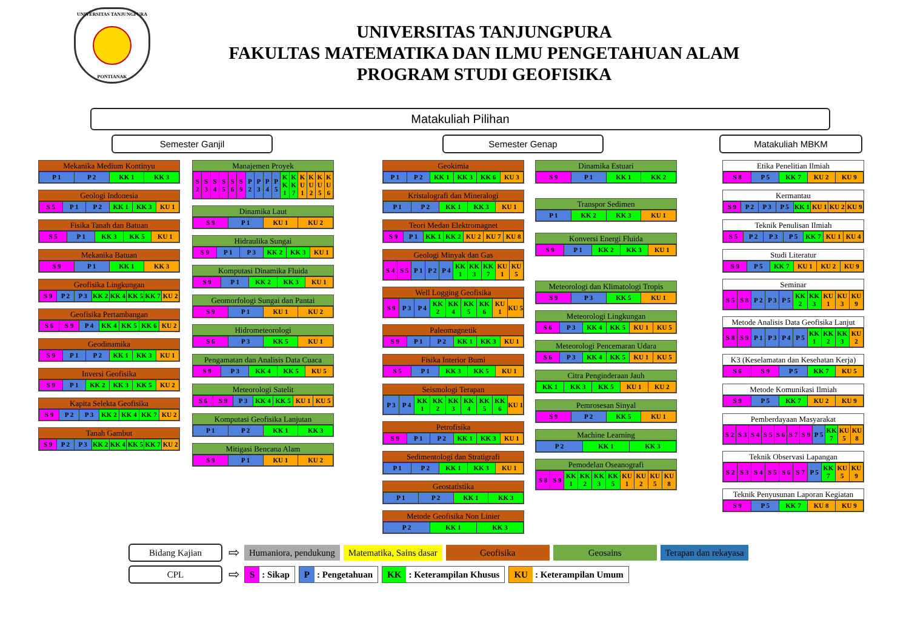UNIVERSITAS TANJUNGPURA
PONTIANAK
UNIVERSITAS TANJUNGPURA
FAKULTAS MATEMATIKA DAN ILMU PENGETAHUAN ALAM
PROGRAM STUDI GEOFISIKA
Matakuliah Pilihan
Semester Ganjil Semester Genap Matakuliah MBKM
Mekanika Medium Kontinyu
| P 1 | P 2 | KK 1 | KK 3 |
Geologi Indonesia
| S 5 | P 1 | P 2 | KK 1 | KK 3 | KU 1 |
Fisika Tanah dan Batuan
| S 5 | P 1 | KK 3 | KK 5 | KU 1 |
Mekanika Batuan
| S 9 | P 1 | KK 1 | KK 3 |
Geofisika Lingkungan
| S 9 | P 2 | P 3 | KK 2 | KK 4 | KK 5 | KK 7 | KU 2 |
Geofisika Pertambangan
| S 6 | S 9 | P 4 | KK 4 | KK 5 | KK 6 | KU 2 |
Geodinamika
| S 9 | P 1 | P 2 | KK 1 | KK 3 | KU 1 |
Inversi Geofisika
| S 9 | P 1 | KK 2 | KK 3 | KK 5 | KU 2 |
Kapita Selekta Geofisika
| S 9 | P 2 | P 3 | KK 2 | KK 4 | KK 7 | KU 2 |
Tanah Gambut
| S 9 | P 2 | P 3 | KK 2 | KK 4 | KK 5 | KK 7 | KU 2 |
Manajemen Proyek
| S 2 | S 3 | S 4 | S 5 | S 6 | S 9 | P 2 | P 3 | P 4 | P 5 | KK 1 | KK 7 | KU 1 | KU 2 | KU 5 | KU 6 |
Dinamika Laut
| S 9 | P 1 | KU 1 | KU 2 |
Hidraulika Sungai
| S 9 | P 1 | P 3 | KK 2 | KK 3 | KU 1 |
Komputasi Dinamika Fluida
| S 9 | P 1 | KK 2 | KK 3 | KU 1 |
Geomorfologi Sungai dan Pantai
| S 9 | P 1 | KU 1 | KU 2 |
Hidrometeorologi
| S 6 | P 3 | KK 5 | KU 1 |
Pengamatan dan Analisis Data Cuaca
| S 9 | P 3 | KK 4 | KK 5 | KU 5 |
Meteorologi Satelit
| S 6 | S 9 | P 3 | KK 4 | KK 5 | KU 1 | KU 5 |
Komputasi Geofisika Lanjutan
| P 1 | P 2 | KK 1 | KK 3 |
Mitigasi Bencana Alam
| S 9 | P 1 | KU 1 | KU 2 |
Geokimia
| P 1 | P 2 | KK 1 | KK 3 | KK 6 | KU 3 |
Kristalografi dan Mineralogi
| P 1 | P 2 | KK 1 | KK 3 | KU 1 |
Teori Medan Elektromagnet
| S 9 | P 1 | KK 1 | KK 2 | KU 2 | KU 7 | KU 8 |
Geologi Minyak dan Gas
| S 4 | S 5 | P 1 | P 2 | P 4 | KK 1 | KK 3 | KK 7 | KU 1 | KU 5 |
Well Logging Geofisika
| S 9 | P 3 | P 4 | KK 2 | KK 4 | KK 5 | KK 6 | KU 1 | KU 5 |
Paleomagnetik
| S 9 | P 1 | P 2 | KK 1 | KK 3 | KU 1 |
Fisika Interior Bumi
| S 5 | P 1 | KK 3 | KK 5 | KU 1 |
Seismologi Terapan
| P 3 | P 4 | KK 1 | KK 2 | KK 3 | KK 4 | KK 5 | KK 6 | KU 1 |
Petrofisika
| S 9 | P 1 | P 2 | KK 1 | KK 3 | KU 1 |
Sedimentologi dan Stratigrafi
| P 1 | P 2 | KK 1 | KK 3 | KU 1 |
Geostatistika
| P 1 | P 2 | KK 1 | KK 3 |
Metode Geofisika Non Linier
| P 2 | KK 1 | KK 3 |
Dinamika Estuari
| S 9 | P 1 | KK 1 | KK 2 |
Transpor Sedimen
| P 1 | KK 2 | KK 3 | KU 1 |
Konversi Energi Fluida
| S 9 | P 1 | KK 2 | KK 3 | KU 1 |
Meteorologi dan Klimatologi Tropis
| S 9 | P 3 | KK 5 | KU 1 |
Meteorologi Lingkungan
| S 6 | P 3 | KK 4 | KK 5 | KU 1 | KU 5 |
Meteorologi Pencemaran Udara
| S 6 | P 3 | KK 4 | KK 5 | KU 1 | KU 5 |
Citra Penginderaan Jauh
| KK 1 | KK 3 | KK 5 | KU 1 | KU 2 |
Pemrosesan Sinyal
| S 9 | P 2 | KK 5 | KU 1 |
Machine Learning
| P 2 | KK 1 | KK 3 |
Pemodelan Oseanografi
| S 8 | S 9 | KK 1 | KK 2 | KK 3 | KK 5 | KU 1 | KU 2 | KU 5 | KU 8 |
Etika Penelitian Ilmiah
| S 8 | P 5 | KK 7 | KU 2 | KU 9 |
Kermantau
| S 9 | P 2 | P 3 | P 5 | KK 1 | KU 1 | KU 2 | KU 9 |
Teknik Penulisan Ilmiah
| S 5 | P 2 | P 3 | P 5 | KK 7 | KU 1 | KU 4 |
Studi Literatur
| S 9 | P 5 | KK 7 | KU 1 | KU 2 | KU 9 |
Seminar
| S 5 | S 8 | P 2 | P 3 | P 5 | KK 2 | KK 3 | KU 1 | KU 3 | KU 9 |
Metode Analisis Data Geofisika Lanjut
| S 8 | S 9 | P 1 | P 3 | P 4 | P 5 | KK 1 | KK 2 | KK 3 | KU 2 |
K3 (Keselamatan dan Kesehatan Kerja)
| S 6 | S 9 | P 5 | KK 7 | KU 5 |
Metode Komunikasi Ilmiah
| S 9 | P 5 | KK 7 | KU 2 | KU 9 |
Pemberdayaan Masyarakat
| S 2 | S 3 | S 4 | S 5 | S 6 | S 7 | S 9 | P 5 | KK 7 | KU 5 | KU 8 |
Teknik Observasi Lapangan
| S 2 | S 3 | S 4 | S 5 | S 6 | S 7 | P 5 | KK 7 | KU 5 | KU 9 |
Teknik Penyusunan Laporan Kegiatan
| S 9 | P 5 | KK 7 | KU 8 | KU 9 |
Bidang Kajian
⇨
Humaniora, pendukung Matematika, Sains dasar Geofisika Geosains Terapan dan rekayasa
CPL
⇨
S : Sikap
P : Pengetahuan
KK : Keterampilan Khusus
KU : Keterampilan Umum